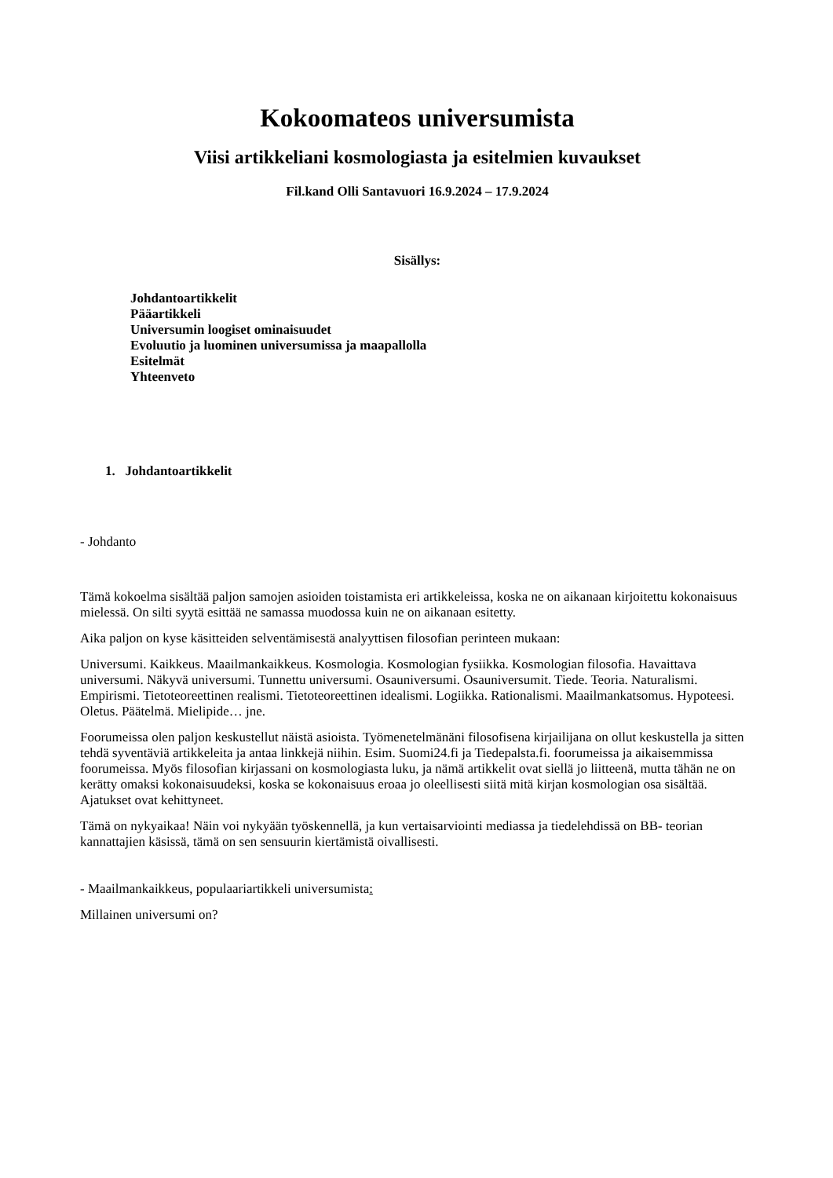Kokoomateos universumista
Viisi artikkeliani kosmologiasta ja esitelmien kuvaukset
Fil.kand Olli Santavuori 16.9.2024 – 17.9.2024
Sisällys:
Johdantoartikkelit
Pääartikkeli
Universumin loogiset ominaisuudet
Evoluutio ja luominen universumissa ja maapallolla
Esitelmät
Yhteenveto
1. Johdantoartikkelit
- Johdanto
Tämä kokoelma sisältää paljon samojen asioiden toistamista eri artikkeleissa, koska ne on aikanaan kirjoitettu kokonaisuus mielessä. On silti syytä esittää ne samassa muodossa kuin ne on aikanaan esitetty.
Aika paljon on kyse käsitteiden selventämisestä analyyttisen filosofian perinteen mukaan:
Universumi. Kaikkeus. Maailmankaikkeus. Kosmologia. Kosmologian fysiikka. Kosmologian filosofia. Havaittava universumi. Näkyvä universumi. Tunnettu universumi. Osauniversumi. Osauniversumit. Tiede. Teoria. Naturalismi. Empirismi. Tietoteoreettinen realismi. Tietoteoreettinen idealismi. Logiikka. Rationalismi. Maailmankatsomus. Hypoteesi. Oletus. Päätelmä. Mielipide… jne.
Foorumeissa olen paljon keskustellut näistä asioista. Työmenetelmänäni filosofisena kirjailijana on ollut keskustella ja sitten tehdä syventäviä artikkeleita ja antaa linkkejä niihin. Esim. Suomi24.fi ja Tiedepalsta.fi. foorumeissa ja aikaisemmissa foorumeissa. Myös filosofian kirjassani on kosmologiasta luku, ja nämä artikkelit ovat siellä jo liitteenä, mutta tähän ne on kerätty omaksi kokonaisuudeksi, koska se kokonaisuus eroaa jo oleellisesti siitä mitä kirjan kosmologian osa sisältää. Ajatukset ovat kehittyneet.
Tämä on nykyaikaa! Näin voi nykyään työskennellä, ja kun vertaisarviointi mediassa ja tiedelehdissä on BB- teorian kannattajien käsissä, tämä on sen sensuurin kiertämistä oivallisesti.
- Maailmankaikkeus, populaariartikkeli universumista:
Millainen universumi on?